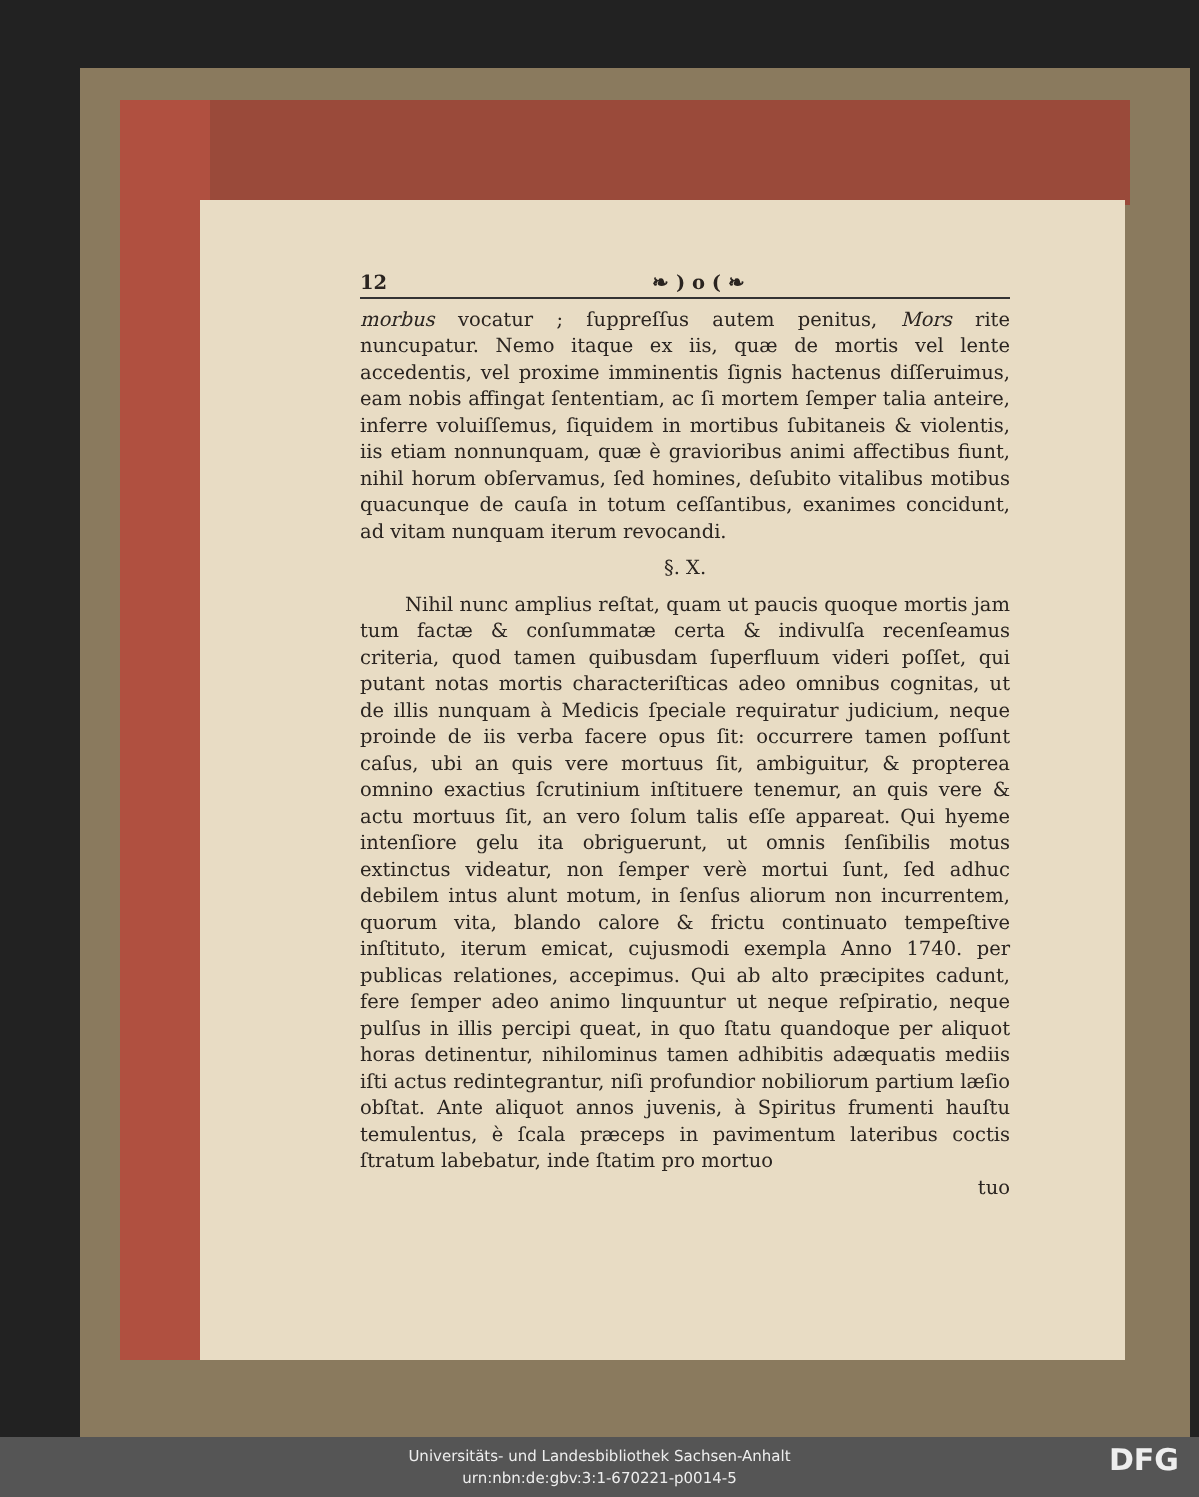12 ❧ ) o ( ❧
morbus vocatur ; ſuppreſſus autem penitus, Mors rite nuncupatur. Nemo itaque ex iis, quæ de mortis vel lente accedentis, vel proxime imminentis ſignis hactenus diſſeruimus, eam nobis affingat ſententiam, ac ſi mortem ſemper talia anteire, inferre voluiſſemus, ſiquidem in mortibus ſubitaneis & violentis, iis etiam nonnunquam, quæ è gravioribus animi affectibus fiunt, nihil horum obſervamus, ſed homines, deſubito vitalibus motibus quacunque de cauſa in totum ceſſantibus, exanimes concidunt, ad vitam nunquam iterum revocandi.
§. X.
Nihil nunc amplius reſtat, quam ut paucis quoque mortis jam tum factæ & conſummatæ certa & indivulſa recenſeamus criteria, quod tamen quibusdam ſuperfluum videri poſſet, qui putant notas mortis characteriſticas adeo omnibus cognitas, ut de illis nunquam à Medicis ſpeciale requiratur judicium, neque proinde de iis verba facere opus ſit: occurrere tamen poſſunt caſus, ubi an quis vere mortuus ſit, ambiguitur, & propterea omnino exactius ſcrutinium inſtituere tenemur, an quis vere & actu mortuus ſit, an vero ſolum talis eſſe appareat. Qui hyeme intenſiore gelu ita obriguerunt, ut omnis ſenſibilis motus extinctus videatur, non ſemper verè mortui ſunt, ſed adhuc debilem intus alunt motum, in ſenſus aliorum non incurrentem, quorum vita, blando calore & frictu continuato tempeſtive inſtituto, iterum emicat, cujusmodi exempla Anno 1740. per publicas relationes, accepimus. Qui ab alto præcipites cadunt, fere ſemper adeo animo linquuntur ut neque reſpiratio, neque pulſus in illis percipi queat, in quo ſtatu quandoque per aliquot horas detinentur, nihilominus tamen adhibitis adæquatis mediis iſti actus redintegrantur, niſi profundior nobiliorum partium læſio obſtat. Ante aliquot annos juvenis, à Spiritus frumenti hauſtu temulentus, è ſcala præceps in pavimentum lateribus coctis ſtratum labebatur, inde ſtatim pro mortuo
tuo
Universitäts- und Landesbibliothek Sachsen-Anhalt
urn:nbn:de:gbv:3:1-670221-p0014-5
DFG